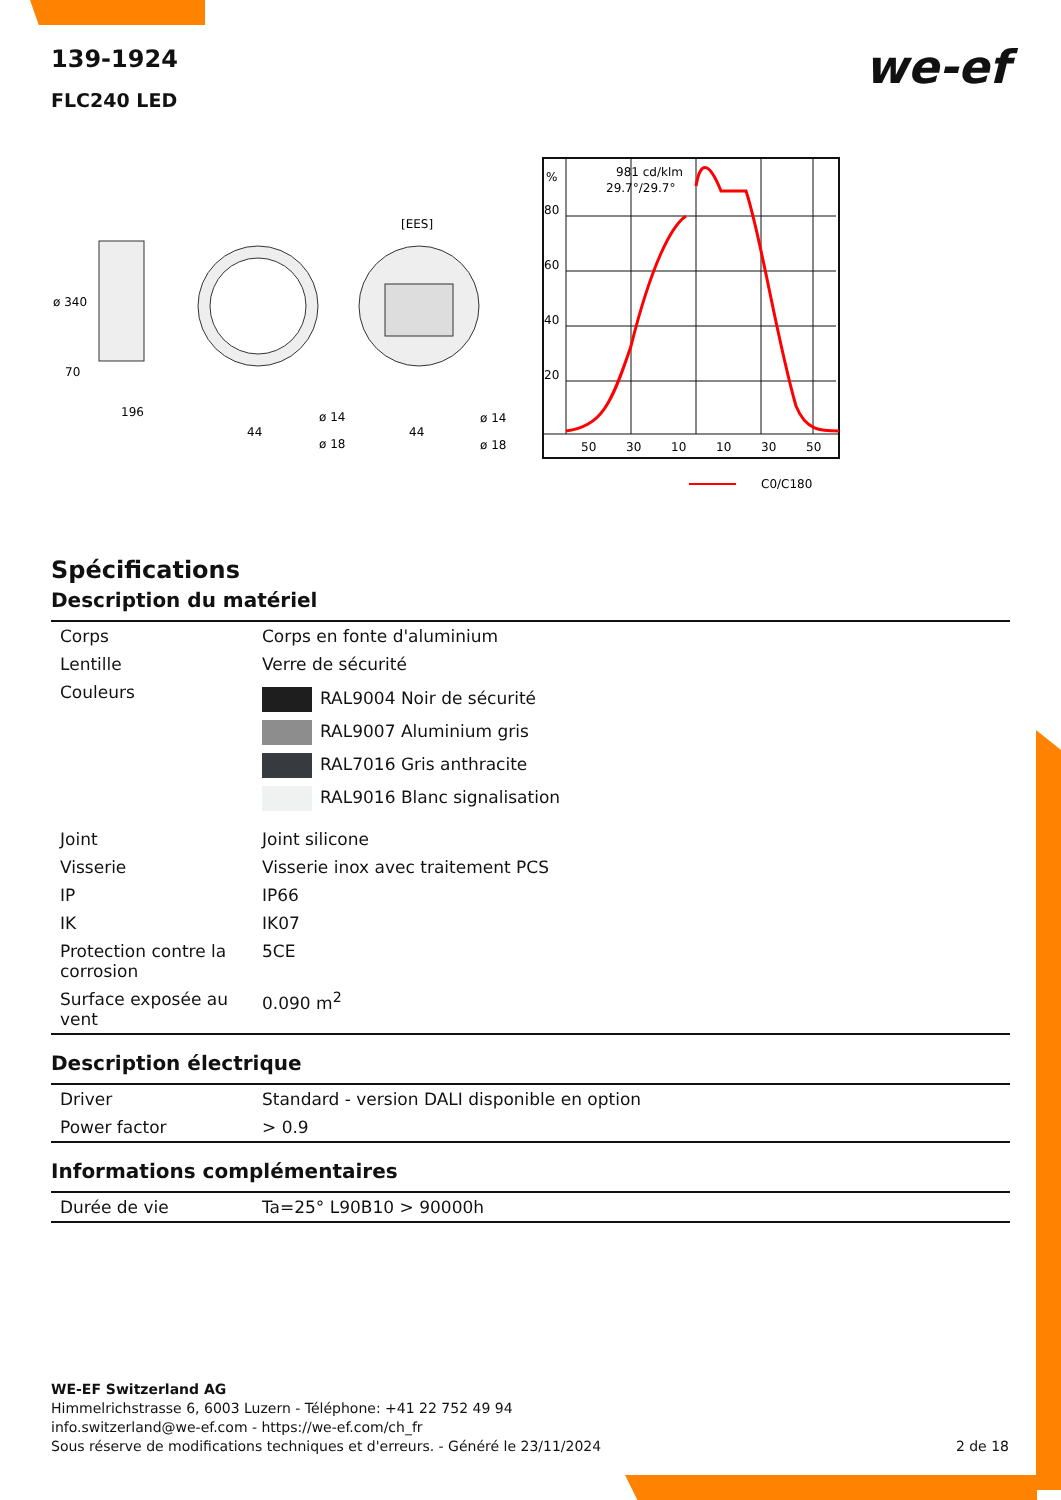we-ef
139-1924
FLC240 LED
ø 340
70
196
ø 14
ø 18
44
[EES]
ø 14
ø 18
44
%
80
60
40
20
981 cd/klm
29.7°/29.7°
50
30
10
10
30
50
C0/C180
Spécifications
Description du matériel
| Corps | Corps en fonte d'aluminium |
| Lentille | Verre de sécurité |
| Couleurs | RAL9004 Noir de sécurité RAL9007 Aluminium gris RAL7016 Gris anthracite RAL9016 Blanc signalisation |
| Joint | Joint silicone |
| Visserie | Visserie inox avec traitement PCS |
| IP | IP66 |
| IK | IK07 |
| Protection contre la corrosion | 5CE |
| Surface exposée au vent | 0.090 m<sup>2</sup> |
Description électrique
| Driver | Standard - version DALI disponible en option |
| Power factor | > 0.9 |
Informations complémentaires
| Durée de vie | Ta=25° L90B10 > 90000h |
WE-EF Switzerland AG
Himmelrichstrasse 6, 6003 Luzern - Téléphone: +41 22 752 49 94
info.switzerland@we-ef.com - https://we-ef.com/ch_fr
Sous réserve de modifications techniques et d'erreurs. - Généré le 23/11/2024 2 de 18